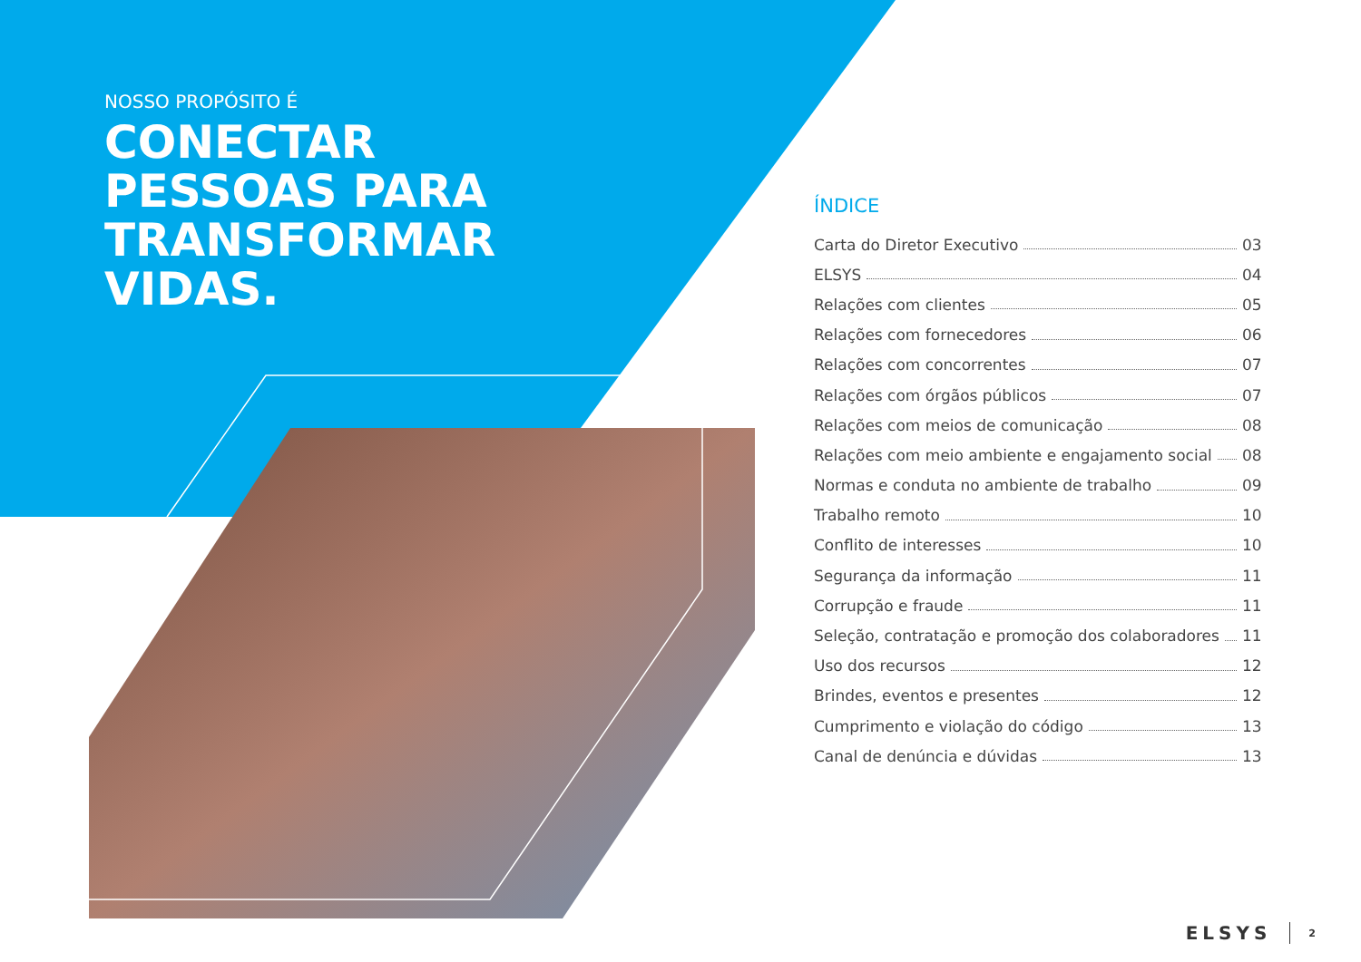NOSSO PROPÓSITO É
CONECTAR
PESSOAS PARA
TRANSFORMAR
VIDAS.
ÍNDICE
Carta do Diretor Executivo 03
ELSYS 04
Relações com clientes 05
Relações com fornecedores 06
Relações com concorrentes 07
Relações com órgãos públicos 07
Relações com meios de comunicação 08
Relações com meio ambiente e engajamento social 08
Normas e conduta no ambiente de trabalho 09
Trabalho remoto 10
Conflito de interesses 10
Segurança da informação 11
Corrupção e fraude 11
Seleção, contratação e promoção dos colaboradores 11
Uso dos recursos 12
Brindes, eventos e presentes 12
Cumprimento e violação do código 13
Canal de denúncia e dúvidas 13
ELSYS 2